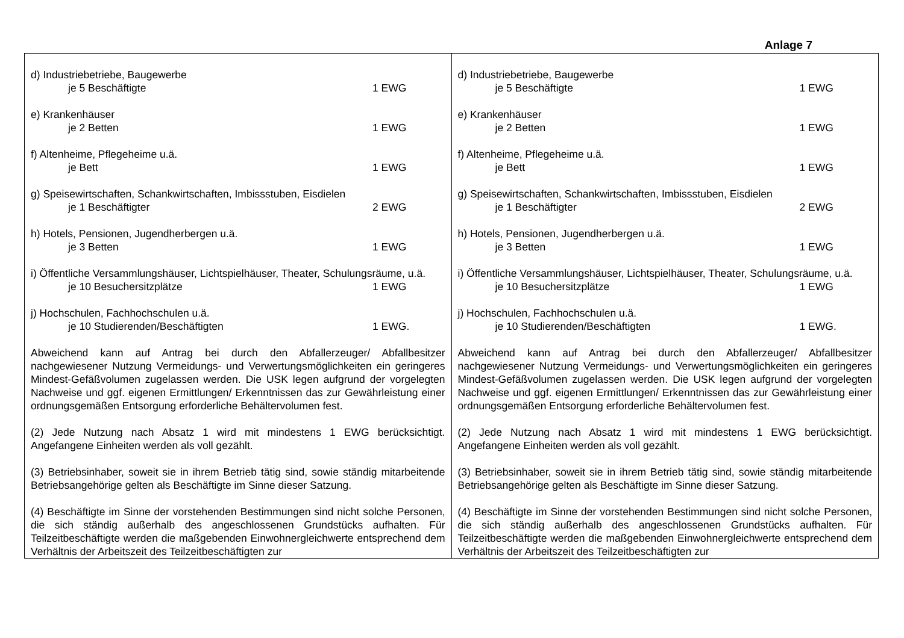Anlage 7
| d) Industriebetriebe, Baugewerbe je 5 Beschäftigte 1 EWG e) Krankenhäuser je 2 Betten 1 EWG f) Altenheime, Pflegeheime u.ä. je Bett 1 EWG g) Speisewirtschaften, Schankwirtschaften, Imbissstuben, Eisdielen je 1 Beschäftigter 2 EWG h) Hotels, Pensionen, Jugendherbergen u.ä. je 3 Betten 1 EWG i) Öffentliche Versammlungshäuser, Lichtspielhäuser, Theater, Schulungsräume, u.ä. je 10 Besuchersitzplätze 1 EWG j) Hochschulen, Fachhochschulen u.ä. je 10 Studierenden/Beschäftigten 1 EWG. Abweichend kann auf Antrag bei durch den Abfallerzeuger/ Abfallbesitzer nachgewiesener Nutzung Vermeidungs- und Verwertungsmöglichkeiten ein geringeres Mindest-Gefäßvolumen zugelassen werden. Die USK legen aufgrund der vorgelegten Nachweise und ggf. eigenen Ermittlungen/ Erkenntnissen das zur Gewährleistung einer ordnungsgemäßen Entsorgung erforderliche Behältervolumen fest. (2) Jede Nutzung nach Absatz 1 wird mit mindestens 1 EWG berücksichtigt. Angefangene Einheiten werden als voll gezählt. (3) Betriebsinhaber, soweit sie in ihrem Betrieb tätig sind, sowie ständig mitarbeitende Betriebsangehörige gelten als Beschäftigte im Sinne dieser Satzung. (4) Beschäftigte im Sinne der vorstehenden Bestimmungen sind nicht solche Personen, die sich ständig außerhalb des angeschlossenen Grundstücks aufhalten. Für Teilzeitbeschäftigte werden die maßgebenden Einwohnergleichwerte entsprechend dem Verhältnis der Arbeitszeit des Teilzeitbeschäftigten zur | d) Industriebetriebe, Baugewerbe je 5 Beschäftigte 1 EWG e) Krankenhäuser je 2 Betten 1 EWG f) Altenheime, Pflegeheime u.ä. je Bett 1 EWG g) Speisewirtschaften, Schankwirtschaften, Imbissstuben, Eisdielen je 1 Beschäftigter 2 EWG h) Hotels, Pensionen, Jugendherbergen u.ä. je 3 Betten 1 EWG i) Öffentliche Versammlungshäuser, Lichtspielhäuser, Theater, Schulungsräume, u.ä. je 10 Besuchersitzplätze 1 EWG j) Hochschulen, Fachhochschulen u.ä. je 10 Studierenden/Beschäftigten 1 EWG. Abweichend kann auf Antrag bei durch den Abfallerzeuger/ Abfallbesitzer nachgewiesener Nutzung Vermeidungs- und Verwertungsmöglichkeiten ein geringeres Mindest-Gefäßvolumen zugelassen werden. Die USK legen aufgrund der vorgelegten Nachweise und ggf. eigenen Ermittlungen/ Erkenntnissen das zur Gewährleistung einer ordnungsgemäßen Entsorgung erforderliche Behältervolumen fest. (2) Jede Nutzung nach Absatz 1 wird mit mindestens 1 EWG berücksichtigt. Angefangene Einheiten werden als voll gezählt. (3) Betriebsinhaber, soweit sie in ihrem Betrieb tätig sind, sowie ständig mitarbeitende Betriebsangehörige gelten als Beschäftigte im Sinne dieser Satzung. (4) Beschäftigte im Sinne der vorstehenden Bestimmungen sind nicht solche Personen, die sich ständig außerhalb des angeschlossenen Grundstücks aufhalten. Für Teilzeitbeschäftigte werden die maßgebenden Einwohnergleichwerte entsprechend dem Verhältnis der Arbeitszeit des Teilzeitbeschäftigten zur |